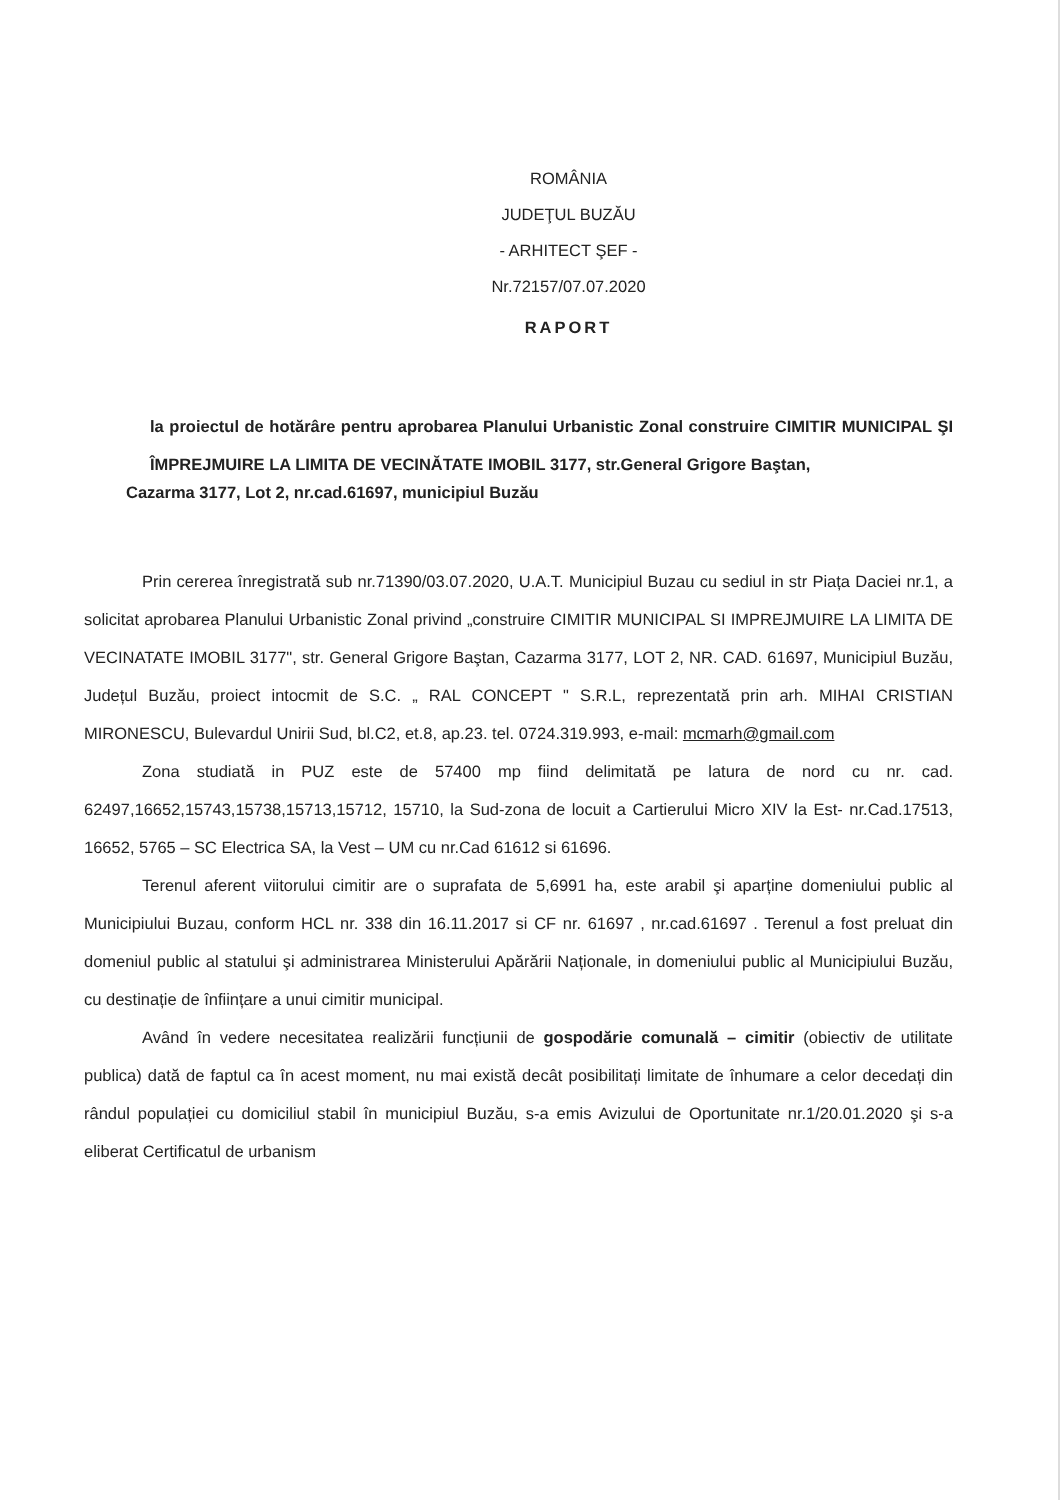ROMÂNIA
JUDEŢUL BUZĂU
- ARHITECT ŞEF -
Nr.72157/07.07.2020
RAPORT
la proiectul de hotărâre pentru aprobarea Planului Urbanistic Zonal construire CIMITIR MUNICIPAL ŞI ÎMPREJMUIRE LA LIMITA DE VECINĂTATE IMOBIL 3177, str.General Grigore Baştan,
Cazarma 3177, Lot 2, nr.cad.61697, municipiul Buzău
Prin cererea înregistrată sub nr.71390/03.07.2020, U.A.T. Municipiul Buzau cu sediul in str Piața Daciei nr.1, a solicitat aprobarea Planului Urbanistic Zonal privind „construire CIMITIR MUNICIPAL SI IMPREJMUIRE LA LIMITA DE VECINATATE IMOBIL 3177", str. General Grigore Baştan, Cazarma 3177, LOT 2, NR. CAD. 61697, Municipiul Buzău, Județul Buzău, proiect intocmit de S.C. „ RAL CONCEPT " S.R.L, reprezentată prin arh. MIHAI CRISTIAN MIRONESCU, Bulevardul Unirii Sud, bl.C2, et.8, ap.23. tel. 0724.319.993, e-mail: mcmarh@gmail.com
Zona studiată in PUZ este de 57400 mp fiind delimitată pe latura de nord cu nr. cad. 62497,16652,15743,15738,15713,15712, 15710, la Sud-zona de locuit a Cartierului Micro XIV la Est- nr.Cad.17513, 16652, 5765 – SC Electrica SA, la Vest – UM cu nr.Cad 61612 si 61696.
Terenul aferent viitorului cimitir are o suprafata de 5,6991 ha, este arabil şi aparține domeniului public al Municipiului Buzau, conform HCL nr. 338 din 16.11.2017 si CF nr. 61697 , nr.cad.61697 . Terenul a fost preluat din domeniul public al statului şi administrarea Ministerului Apărării Naționale, in domeniului public al Municipiului Buzău, cu destinație de înființare a unui cimitir municipal.
Având în vedere necesitatea realizării funcțiunii de gospodărie comunală – cimitir (obiectiv de utilitate publica) dată de faptul ca în acest moment, nu mai există decât posibilitați limitate de înhumare a celor decedați din rândul populației cu domiciliul stabil în municipiul Buzău, s-a emis Avizului de Oportunitate nr.1/20.01.2020 şi s-a eliberat Certificatul de urbanism